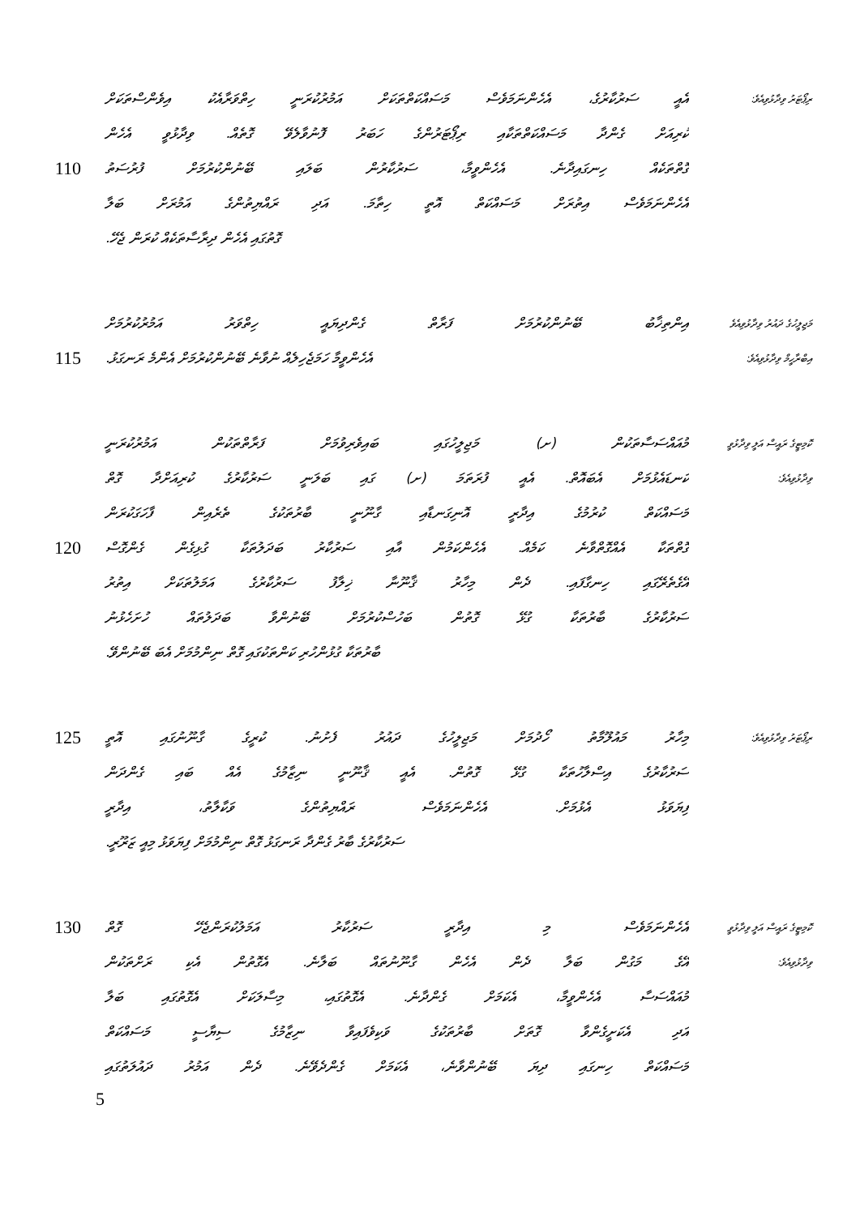އެއީ ސަރުކާރުގެ، އެހެންނަމަވެސް މަސައްކަތްތަކަށް އަމުރުކުރަނީ ހިތްވަރާއެކު އިވެންސްތަކަށް ރިޕޯޓަރު ވިދާޅުވިއެވެ:
ކުރިއަށް ގެންދާ މަސައްކަތްތަކާއި ރިޕޯޓަރުންގެ ހަބަރު ފޮނުވާލެވޭ ގޮތެއް. ވިދާޅުވީ އެހެން
110 ގޮތްތަކެއް ހިނގައިދާނެ. އެހެންވީމާ، ސަރުކާރުން ބަލައި ބޭނުންކުރުމަށް ފުރުސަތު
އެހެންނަމަވެސް އިތުރަށް މަސައްކަތް އޮތީ ހިތާމަ. އަދި ރައްޔިތުންގެ އަމުރަށް ބަލާ
ގޮތުގައި އެހެން ދިރާސާތަކެއް ކުރަން ޖެހޭ.
އިންތިޚާބު ބޭނުންކުރުމަށް ފަރާތް ގެންދިޔައީ ހިތްވަރު އަމުރުކުރުމަށް މަޖިލީހުގެ ދައުރު ވިދާޅުވިއެވެ
115 އެހެންވީމާ ހަމަޖެހިލެއް ނުވާނެ ބޭނުންކުރުމަށް އެންމެ ރަނގަޅު. އިބްރާހީމް ވިދާޅުވިއެވެ:
މުއައްސަސާތަކުން (ށ) މަޖިލީހުގައި ބައިވެރިވުމަށް ފަރާތްތަކުން އަމުރުކުރަނީ ކޮމިޓީގެ ރައީސް އަލީ ވިދާޅުވީ
ކަނޑައެޅުމަށް އެބައޮތް. އެއީ ފުރަތަމަ (ށ) ގައި ބަލަނީ ސަރުކާރުގެ ކުރިއަށްދާ ގޮތް ވިދާޅުވިއެވެ:
މަސައްކަތް ކުރުމުގެ އިދާރީ އޮނިގަނޑާއި ގާނޫނީ ބާރުތަކުގެ ތެރެއިން ފާހަގަކުރަން
120 ގޮތްތަކާ އެއްގޮތްވާނެ ކަމެއް. އެހެންކަމުން އާއި ސަރުކާރު ބަދަލުތަކާ ގުޅިގެން ގެންގޮސް
އޭގެތެރޭގައި ހިނގާފައި. ދެން މިހާރު ޤާނޫނާ ޚިލާފު ސަރުކާރުގެ އަމަލުތަކަށް އިތުރު
ސަރުކާރުގެ ބާރުތަކާ ގުޅޭ ގޮތުން ބަހުސްކުރުމަށް ބޭނުންވާ ބަދަލުތައް ހުށަހެޅުނު
ބާރުތަކާ ގުޅުންހުރި ކަންތަކުގައި ގޮތް ނިންމުމަށް އެބަ ބޭނުންވޭ.
125 މިހާރު މައުލޫމާތު ހޯދުމަށް މަޖިލީހުގެ ދައުރު ފެށުނު. ކުރީގެ ގާނޫނުގައި އޮތީ ރިޕޯޓަރު ވިދާޅުވިއެވެ:
ސަރުކާރުގެ އިސްލާހުތަކާ ގުޅޭ ގޮތުން. އެއީ ޤާނޫނީ ނިޒާމުގެ އެއް ބައި ގެންދަން
ފިޔަވަޅު އެޅުމަށް. އެހެންނަމަވެސް ރައްޔިތުންގެ ވަކާލާތު، އިދާރީ
ސަރުކާރުގެ ބާރު ގެންދާ ރަނގަޅު ގޮތް ނިންމުމަށް ފިޔަވަޅު މިއީ ޒަރޫރީ.
130 އެހެންނަމަވެސް މި އިދާރީ ސަރުކާރު އަމަލުކުރަންޖެހޭ ގޮތް ކޮމިޓީގެ ރައީސް އަލީ ވިދާޅުވީ
އޭގެ މަގުން ބަލާ ދެން އެހެން ގާނޫނުތައް ބަލާނެ. އެގޮތުން އެކި ރަށްތަކުން ވިދާޅުވިއެވެ:
މުއައްސަސާ އެހެންވީމާ، އެކަމަށް ގެންދާނެ. އެގޮތުގައި، މިސާލަކަށް އެގޮތުގައި ބަލާ
އަދި އެކަށީގެންވާ ގޮތަށް ބާރުތަކުގެ ވަކިވެފައިވާ ނިޒާމުގެ ސިޔާސީ މަސައްކަތް
މަސައްކަތް ހިނގައި ދިޔަ ބޭނުންވާނެ، އެކަމަށް ގެންދެވޭނެ. ދެން އަމުރު ދައުލަތުގައި
5